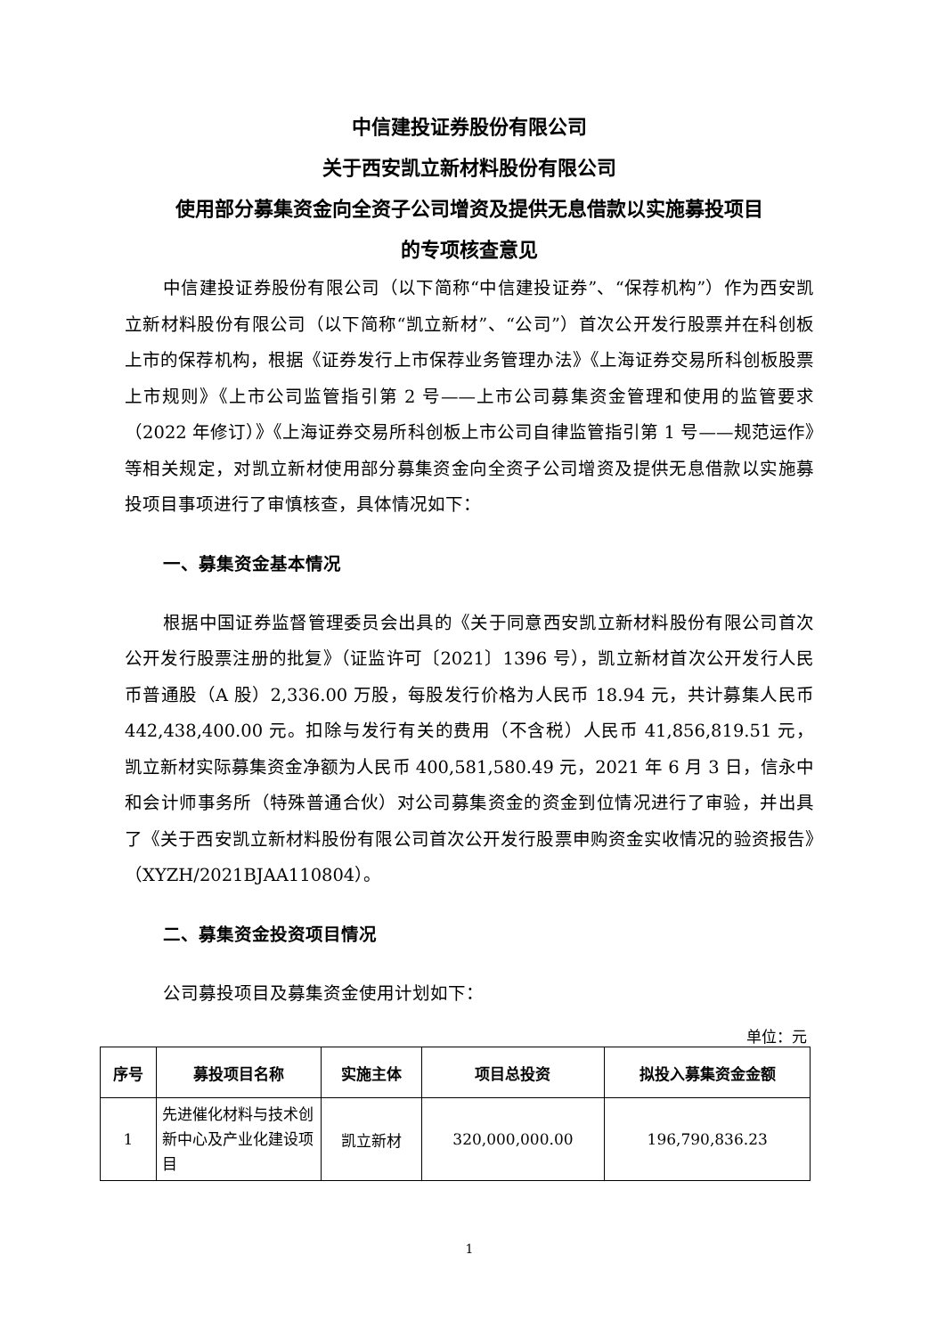中信建投证券股份有限公司
关于西安凯立新材料股份有限公司
使用部分募集资金向全资子公司增资及提供无息借款以实施募投项目
的专项核查意见
中信建投证券股份有限公司（以下简称“中信建投证券”、“保荐机构”）作为西安凯立新材料股份有限公司（以下简称“凯立新材”、“公司”）首次公开发行股票并在科创板上市的保荐机构，根据《证券发行上市保荐业务管理办法》《上海证券交易所科创板股票上市规则》《上市公司监管指引第 2 号——上市公司募集资金管理和使用的监管要求（2022 年修订）》《上海证券交易所科创板上市公司自律监管指引第 1 号——规范运作》等相关规定，对凯立新材使用部分募集资金向全资子公司增资及提供无息借款以实施募投项目事项进行了审慎核查，具体情况如下：
一、募集资金基本情况
根据中国证券监督管理委员会出具的《关于同意西安凯立新材料股份有限公司首次公开发行股票注册的批复》（证监许可〔2021〕1396 号），凯立新材首次公开发行人民币普通股（A 股）2,336.00 万股，每股发行价格为人民币 18.94 元，共计募集人民币 442,438,400.00 元。扣除与发行有关的费用（不含税）人民币 41,856,819.51 元，凯立新材实际募集资金净额为人民币 400,581,580.49 元，2021 年 6 月 3 日，信永中和会计师事务所（特殊普通合伙）对公司募集资金的资金到位情况进行了审验，并出具了《关于西安凯立新材料股份有限公司首次公开发行股票申购资金实收情况的验资报告》（XYZH/2021BJAA110804）。
二、募集资金投资项目情况
公司募投项目及募集资金使用计划如下：
单位：元
| 序号 | 募投项目名称 | 实施主体 | 项目总投资 | 拟投入募集资金金额 |
| --- | --- | --- | --- | --- |
| 1 | 先进催化材料与技术创新中心及产业化建设项目 | 凯立新材 | 320,000,000.00 | 196,790,836.23 |
1